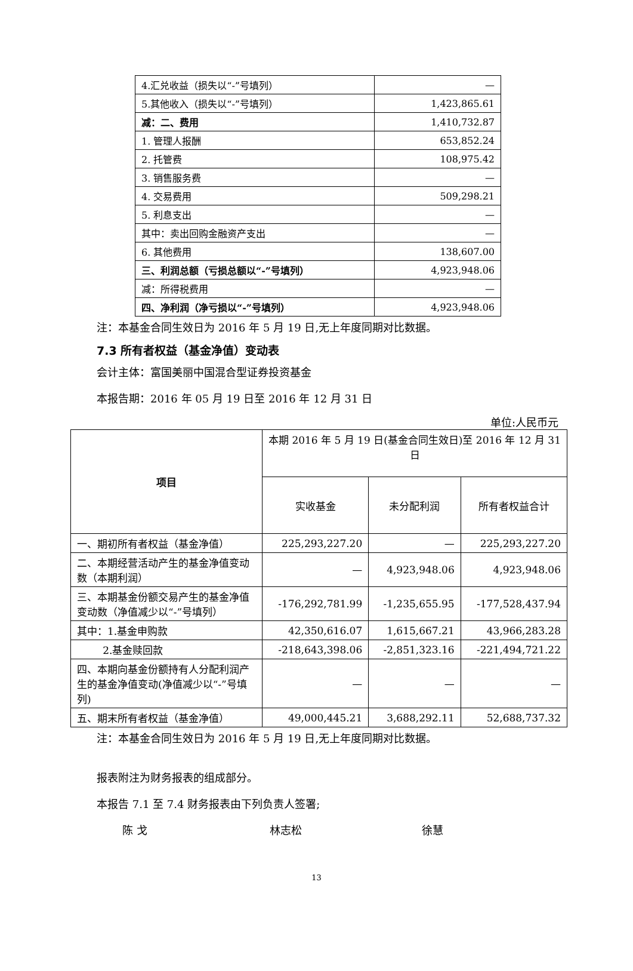| 4.汇兑收益（损失以“-”号填列） | — |
| 5.其他收入（损失以“-”号填列） | 1,423,865.61 |
| 减：二、费用 | 1,410,732.87 |
| 1. 管理人报酬 | 653,852.24 |
| 2. 托管费 | 108,975.42 |
| 3. 销售服务费 | — |
| 4. 交易费用 | 509,298.21 |
| 5. 利息支出 | — |
| 其中：卖出回购金融资产支出 | — |
| 6. 其他费用 | 138,607.00 |
| 三、利润总额（亏损总额以“-”号填列） | 4,923,948.06 |
| 减：所得税费用 | — |
| 四、净利润（净亏损以“-”号填列） | 4,923,948.06 |
注：本基金合同生效日为 2016 年 5 月 19 日,无上年度同期对比数据。
7.3 所有者权益（基金净值）变动表
会计主体：富国美丽中国混合型证券投资基金
本报告期：2016 年 05 月 19 日至 2016 年 12 月 31 日
单位:人民币元
| 项目 | 本期 2016 年 5 月 19 日(基金合同生效日)至 2016 年 12 月 31 日 | | |
| | 实收基金 | 未分配利润 | 所有者权益合计 |
| 一、期初所有者权益（基金净值） | 225,293,227.20 | — | 225,293,227.20 |
| 二、本期经营活动产生的基金净值变动数（本期利润） | — | 4,923,948.06 | 4,923,948.06 |
| 三、本期基金份额交易产生的基金净值变动数（净值减少以“-”号填列） | -176,292,781.99 | -1,235,655.95 | -177,528,437.94 |
| 其中：1.基金申购款 | 42,350,616.07 | 1,615,667.21 | 43,966,283.28 |
| 2.基金赎回款 | -218,643,398.06 | -2,851,323.16 | -221,494,721.22 |
| 四、本期向基金份额持有人分配利润产生的基金净值变动(净值减少以“-”号填列) | — | — | — |
| 五、期末所有者权益（基金净值） | 49,000,445.21 | 3,688,292.11 | 52,688,737.32 |
注：本基金合同生效日为 2016 年 5 月 19 日,无上年度同期对比数据。
报表附注为财务报表的组成部分。
本报告 7.1 至 7.4 财务报表由下列负责人签署;
陈 戈 林志松 徐慧
13